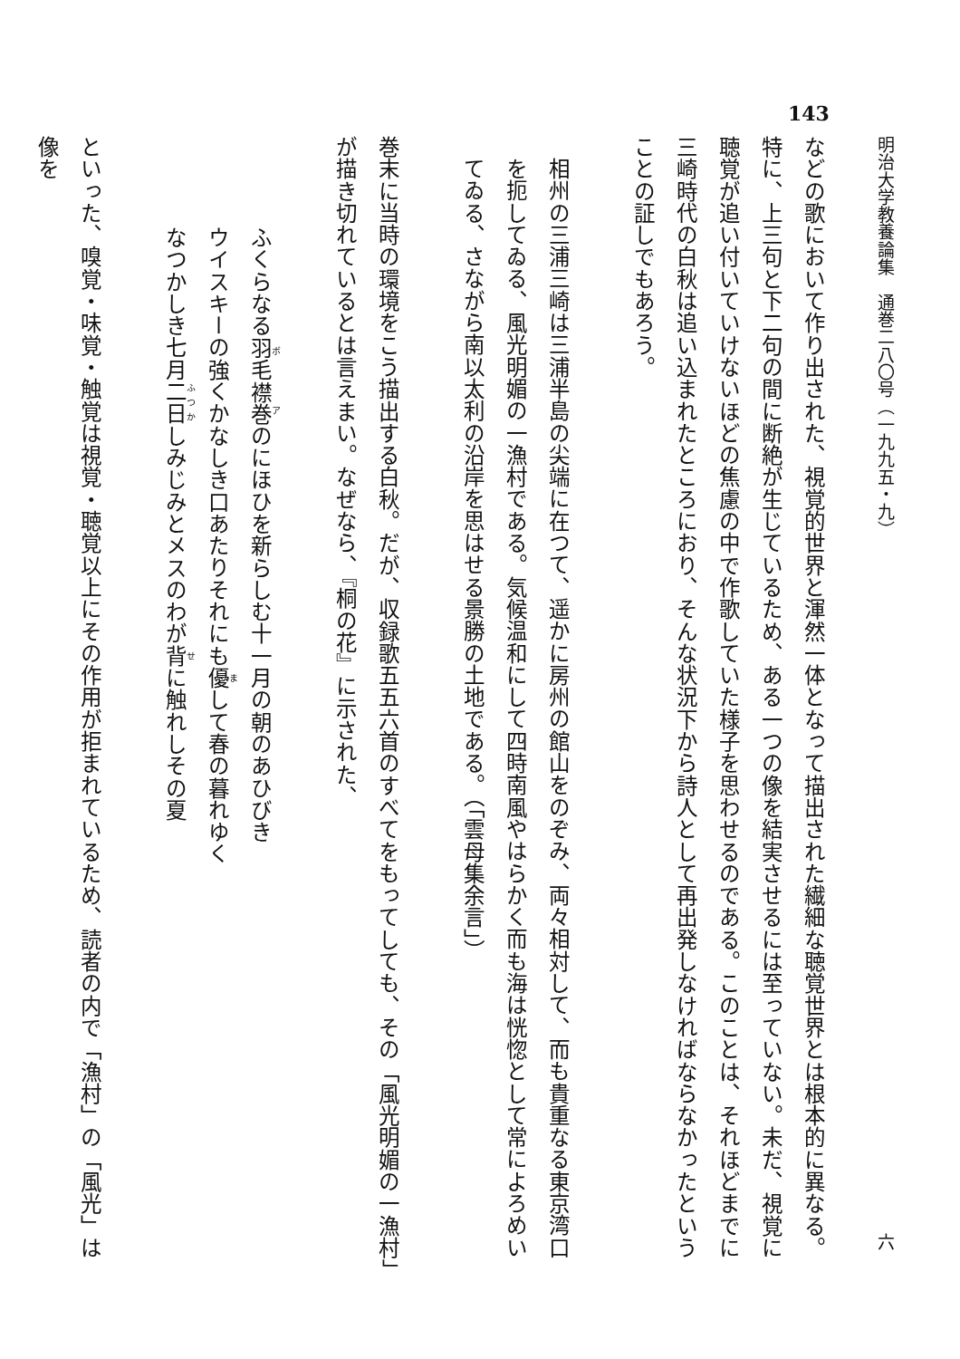143
明治大学教養論集　通巻二八〇号（一九九五・九） 六
などの歌において作り出された、視覚的世界と渾然一体となって描出された繊細な聴覚世界とは根本的に異なる。特に、上三句と下二句の間に断絶が生じているため、ある一つの像を結実させるには至っていない。未だ、視覚に聴覚が追い付いていけないほどの焦慮の中で作歌していた様子を思わせるのである。このことは、それほどまでに三崎時代の白秋は追い込まれたところにおり、そんな状況下から詩人として再出発しなければならなかったということの証しでもあろう。
相州の三浦三崎は三浦半島の尖端に在つて、遥かに房州の館山をのぞみ、両々相対して、而も貴重なる東京湾口を扼してゐる、風光明媚の一漁村である。気候温和にして四時南風やはらかく而も海は恍惚として常によろめいてゐる、さながら南以太利の沿岸を思はせる景勝の土地である。（「雲母集余言」）
巻末に当時の環境をこう描出する白秋。だが、収録歌五五六首のすべてをもってしても、その「風光明媚の一漁村」が描き切れているとは言えまい。なぜなら、『桐の花』に示された、
ふくらなる羽毛襟巻のにほひを新らしむ十一月の朝のあひびき
ウイスキーの強くかなしき口あたりそれにも優して春の暮れゆく
なつかしき七月二日しみじみとメスのわが背に触れしその夏
といった、嗅覚・味覚・触覚は視覚・聴覚以上にその作用が拒まれているため、読者の内で「漁村」の「風光」は像を